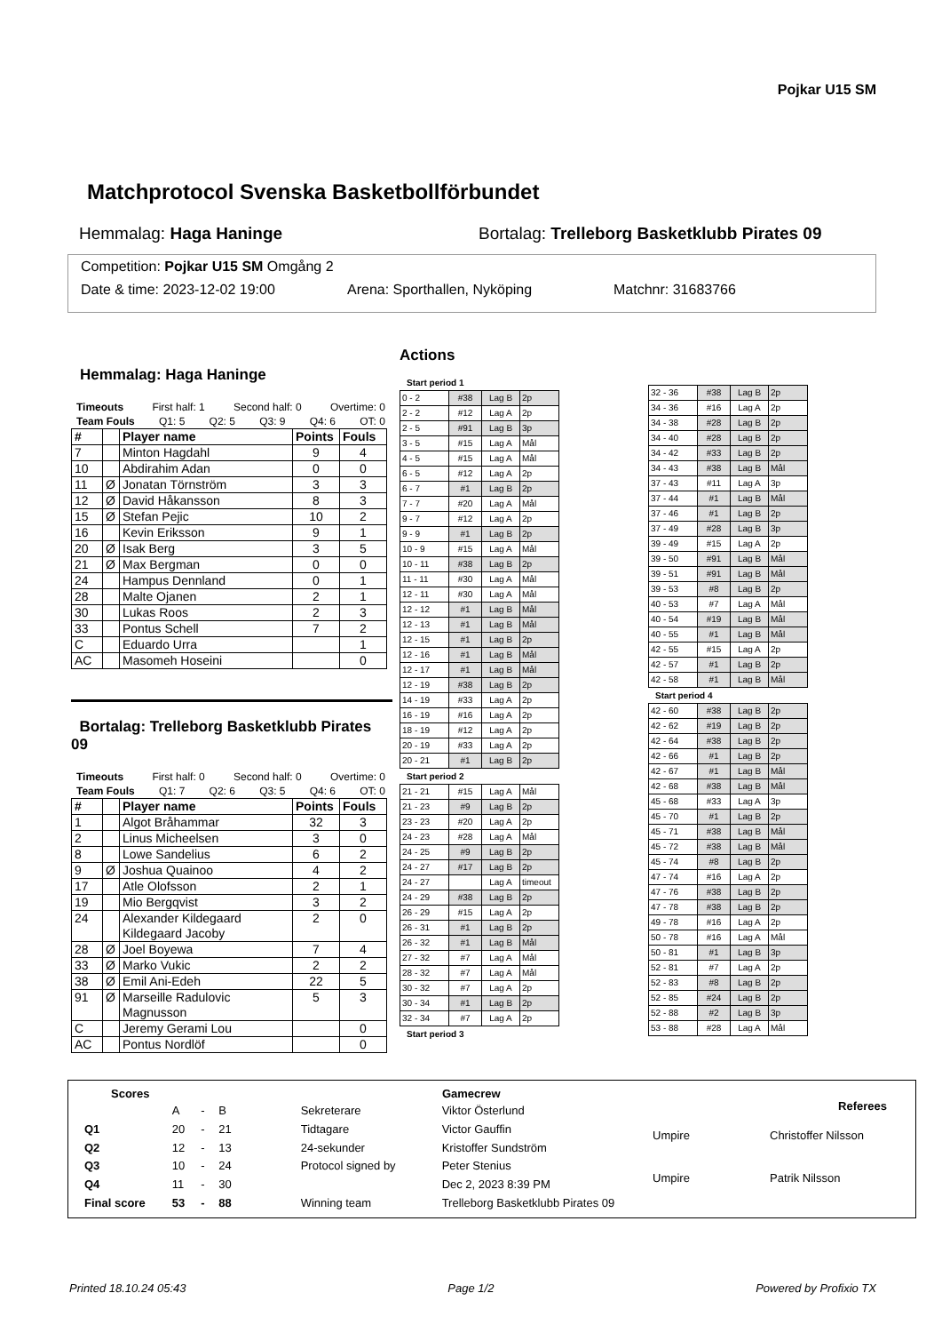Pojkar U15 SM
Matchprotocol Svenska Basketbollförbundet
Hemmalag: Haga Haninge Bortalag: Trelleborg Basketklubb Pirates 09
Competition: Pojkar U15 SM Omgång 2
Date & time: 2023-12-02 19:00 Arena: Sporthallen, Nyköping Matchnr: 31683766
Hemmalag: Haga Haninge
Timeouts First half: 1 Second half: 0 Overtime: 0
Team Fouls Q1: 5 Q2: 5 Q3: 9 Q4: 6 OT: 0
| # | | Player name | Points | Fouls |
| --- | --- | --- | --- | --- |
| 7 | | Minton Hagdahl | 9 | 4 |
| 10 | | Abdirahim Adan | 0 | 0 |
| 11 | Ø | Jonatan Törnström | 3 | 3 |
| 12 | Ø | David Håkansson | 8 | 3 |
| 15 | Ø | Stefan Pejic | 10 | 2 |
| 16 | | Kevin Eriksson | 9 | 1 |
| 20 | Ø | Isak Berg | 3 | 5 |
| 21 | Ø | Max Bergman | 0 | 0 |
| 24 | | Hampus Dennland | 0 | 1 |
| 28 | | Malte Ojanen | 2 | 1 |
| 30 | | Lukas Roos | 2 | 3 |
| 33 | | Pontus Schell | 7 | 2 |
| C | | Eduardo Urra | | 1 |
| AC | | Masomeh Hoseini | | 0 |
Bortalag: Trelleborg Basketklubb Pirates 09
Timeouts First half: 0 Second half: 0 Overtime: 0
Team Fouls Q1: 7 Q2: 6 Q3: 5 Q4: 6 OT: 0
| # | | Player name | Points | Fouls |
| --- | --- | --- | --- | --- |
| 1 | | Algot Bråhammar | 32 | 3 |
| 2 | | Linus Micheelsen | 3 | 0 |
| 8 | | Lowe Sandelius | 6 | 2 |
| 9 | Ø | Joshua Quainoo | 4 | 2 |
| 17 | | Atle Olofsson | 2 | 1 |
| 19 | | Mio Bergqvist | 3 | 2 |
| 24 | | Alexander Kildegaard Kildegaard Jacoby | 2 | 0 |
| 28 | Ø | Joel Boyewa | 7 | 4 |
| 33 | Ø | Marko Vukic | 2 | 2 |
| 38 | Ø | Emil Ani-Edeh | 22 | 5 |
| 91 | Ø | Marseille Radulovic Magnusson | 5 | 3 |
| C | | Jeremy Gerami Lou | | 0 |
| AC | | Pontus Nordlöf | | 0 |
Actions
Start period 1
| 0 - 2 | #38 | Lag B | 2p |
| 2 - 2 | #12 | Lag A | 2p |
| 2 - 5 | #91 | Lag B | 3p |
| 3 - 5 | #15 | Lag A | Mål |
| 4 - 5 | #15 | Lag A | Mål |
| 6 - 5 | #12 | Lag A | 2p |
| 6 - 7 | #1 | Lag B | 2p |
| 7 - 7 | #20 | Lag A | Mål |
| 9 - 7 | #12 | Lag A | 2p |
| 9 - 9 | #1 | Lag B | 2p |
| 10 - 9 | #15 | Lag A | Mål |
| 10 - 11 | #38 | Lag B | 2p |
| 11 - 11 | #30 | Lag A | Mål |
| 12 - 11 | #30 | Lag A | Mål |
| 12 - 12 | #1 | Lag B | Mål |
| 12 - 13 | #1 | Lag B | Mål |
| 12 - 15 | #1 | Lag B | 2p |
| 12 - 16 | #1 | Lag B | Mål |
| 12 - 17 | #1 | Lag B | Mål |
| 12 - 19 | #38 | Lag B | 2p |
| 14 - 19 | #33 | Lag A | 2p |
| 16 - 19 | #16 | Lag A | 2p |
| 18 - 19 | #12 | Lag A | 2p |
| 20 - 19 | #33 | Lag A | 2p |
| 20 - 21 | #1 | Lag B | 2p |
Start period 2
| 21 - 21 | #15 | Lag A | Mål |
| 21 - 23 | #9 | Lag B | 2p |
| 23 - 23 | #20 | Lag A | 2p |
| 24 - 23 | #28 | Lag A | Mål |
| 24 - 25 | #9 | Lag B | 2p |
| 24 - 27 | #17 | Lag B | 2p |
| 24 - 27 | | Lag A | timeout |
| 24 - 29 | #38 | Lag B | 2p |
| 26 - 29 | #15 | Lag A | 2p |
| 26 - 31 | #1 | Lag B | 2p |
| 26 - 32 | #1 | Lag B | Mål |
| 27 - 32 | #7 | Lag A | Mål |
| 28 - 32 | #7 | Lag A | Mål |
| 30 - 32 | #7 | Lag A | 2p |
| 30 - 34 | #1 | Lag B | 2p |
| 32 - 34 | #7 | Lag A | 2p |
Start period 3
| 32 - 36 | #38 | Lag B | 2p |
| 34 - 36 | #16 | Lag A | 2p |
| 34 - 38 | #28 | Lag B | 2p |
| 34 - 40 | #28 | Lag B | 2p |
| 34 - 42 | #33 | Lag B | 2p |
| 34 - 43 | #38 | Lag B | Mål |
| 37 - 43 | #11 | Lag A | 3p |
| 37 - 44 | #1 | Lag B | Mål |
| 37 - 46 | #1 | Lag B | 2p |
| 37 - 49 | #28 | Lag B | 3p |
| 39 - 49 | #15 | Lag A | 2p |
| 39 - 50 | #91 | Lag B | Mål |
| 39 - 51 | #91 | Lag B | Mål |
| 39 - 53 | #8 | Lag B | 2p |
| 40 - 53 | #7 | Lag A | Mål |
| 40 - 54 | #19 | Lag B | Mål |
| 40 - 55 | #1 | Lag B | Mål |
| 42 - 55 | #15 | Lag A | 2p |
| 42 - 57 | #1 | Lag B | 2p |
| 42 - 58 | #1 | Lag B | Mål |
Start period 4
| 42 - 60 | #38 | Lag B | 2p |
| 42 - 62 | #19 | Lag B | 2p |
| 42 - 64 | #38 | Lag B | 2p |
| 42 - 66 | #1 | Lag B | 2p |
| 42 - 67 | #1 | Lag B | Mål |
| 42 - 68 | #38 | Lag B | Mål |
| 45 - 68 | #33 | Lag A | 3p |
| 45 - 70 | #1 | Lag B | 2p |
| 45 - 71 | #38 | Lag B | Mål |
| 45 - 72 | #38 | Lag B | Mål |
| 45 - 74 | #8 | Lag B | 2p |
| 47 - 74 | #16 | Lag A | 2p |
| 47 - 76 | #38 | Lag B | 2p |
| 47 - 78 | #38 | Lag B | 2p |
| 49 - 78 | #16 | Lag A | 2p |
| 50 - 78 | #16 | Lag A | Mål |
| 50 - 81 | #1 | Lag B | 3p |
| 52 - 81 | #7 | Lag A | 2p |
| 52 - 83 | #8 | Lag B | 2p |
| 52 - 85 | #24 | Lag B | 2p |
| 52 - 88 | #2 | Lag B | 3p |
| 53 - 88 | #28 | Lag A | Mål |
| Scores | | | |
| --- | --- | --- | --- |
| | A | - | B |
| Q1 | 20 | - | 21 |
| Q2 | 12 | - | 13 |
| Q3 | 10 | - | 24 |
| Q4 | 11 | - | 30 |
| Final score | 53 | - | 88 |
| Gamecrew | |
| --- | --- |
| Sekreterare | Viktor Österlund |
| Tidtagare | Victor Gauffin |
| 24-sekunder | Kristoffer Sundström |
| Protocol signed by | Peter Stenius |
| | Dec 2, 2023 8:39 PM |
| Winning team | Trelleborg Basketklubb Pirates 09 |
| Referees | |
| --- | --- |
| Umpire | Christoffer Nilsson |
| Umpire | Patrik Nilsson |
Printed 18.10.24 05:43 Page 1/2 Powered by Profixio TX